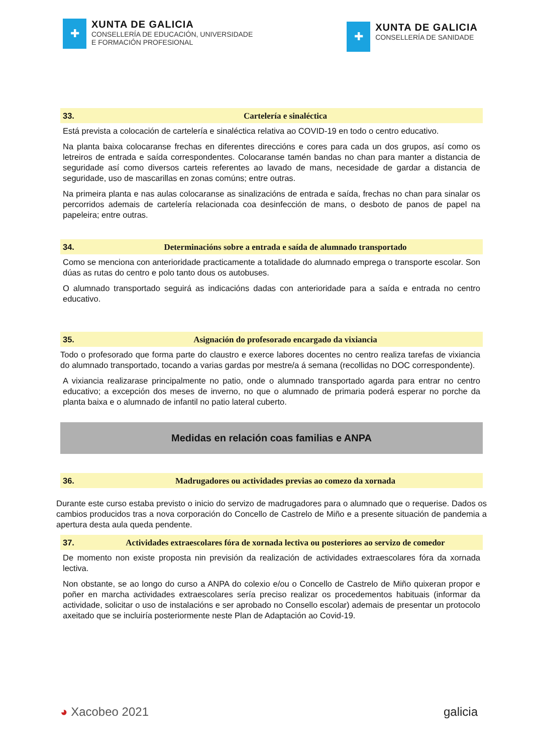✚
XUNTA DE GALICIA
CONSELLERÍA DE EDUCACIÓN, UNIVERSIDADE
E FORMACIÓN PROFESIONAL
✚
XUNTA DE GALICIA
CONSELLERÍA DE SANIDADE
33. Cartelería e sinaléctica
Está prevista a colocación de cartelería e sinaléctica relativa ao COVID-19 en todo o centro educativo.
Na planta baixa colocaranse frechas en diferentes direccións e cores para cada un dos grupos, así como os letreiros de entrada e saída correspondentes. Colocaranse tamén bandas no chan para manter a distancia de seguridade así como diversos carteis referentes ao lavado de mans, necesidade de gardar a distancia de seguridade, uso de mascarillas en zonas comúns; entre outras.
Na primeira planta e nas aulas colocaranse as sinalizacións de entrada e saída, frechas no chan para sinalar os percorridos ademais de cartelería relacionada coa desinfección de mans, o desboto de panos de papel na papeleira; entre outras.
34. Determinacións sobre a entrada e saída de alumnado transportado
Como se menciona con anterioridade practicamente a totalidade do alumnado emprega o transporte escolar. Son dúas as rutas do centro e polo tanto dous os autobuses.
O alumnado transportado seguirá as indicacións dadas con anterioridade para a saída e entrada no centro educativo.
35. Asignación do profesorado encargado da vixiancia
Todo o profesorado que forma parte do claustro e exerce labores docentes no centro realiza tarefas de vixiancia do alumnado transportado, tocando a varias gardas por mestre/a á semana (recollidas no DOC correspondente).
A vixiancia realizarase principalmente no patio, onde o alumnado transportado agarda para entrar no centro educativo; a excepción dos meses de inverno, no que o alumnado de primaria poderá esperar no porche da planta baixa e o alumnado de infantil no patio lateral cuberto.
Medidas en relación coas familias e ANPA
36. Madrugadores ou actividades previas ao comezo da xornada
Durante este curso estaba previsto o inicio do servizo de madrugadores para o alumnado que o requerise. Dados os cambios producidos tras a nova corporación do Concello de Castrelo de Miño e a presente situación de pandemia a apertura desta aula queda pendente.
37. Actividades extraescolares fóra de xornada lectiva ou posteriores ao servizo de comedor
De momento non existe proposta nin previsión da realización de actividades extraescolares fóra da xornada lectiva.
Non obstante, se ao longo do curso a ANPA do colexio e/ou o Concello de Castrelo de Miño quixeran propor e poñer en marcha actividades extraescolares sería preciso realizar os procedementos habituais (informar da actividade, solicitar o uso de instalacións e ser aprobado no Consello escolar) ademais de presentar un protocolo axeitado que se incluiría posteriormente neste Plan de Adaptación ao Covid-19.
◕ Xacobeo 2021 galicia